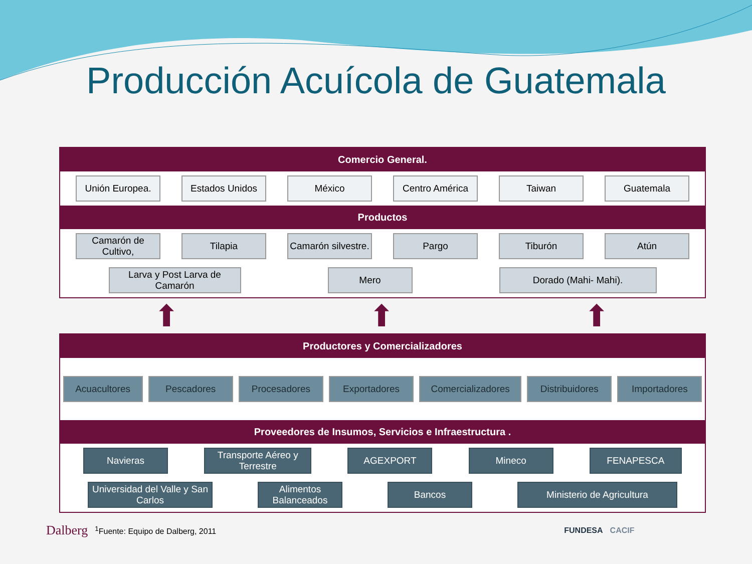Producción Acuícola de Guatemala
Comercio General.
Unión Europea. Estados Unidos México Centro América Taiwan Guatemala
Productos
Camarón de Cultivo,
Tilapia Camarón silvestre.
Pargo Tiburón Atún
Larva y Post Larva de Camarón
Mero Dorado (Mahi- Mahi).
⬆ ⬆ ⬆
Productores y Comercializadores
Acuacultores Pescadores Procesadores Exportadores Comercializadores Distribuidores Importadores
Proveedores de Insumos, Servicios e Infraestructura .
Navieras Transporte Aéreo y Terrestre
AGEXPORT Mineco FENAPESCA
Universidad del Valle y San Carlos
Alimentos Balanceados
Bancos Ministerio de Agricultura
Dalberg <sup>1</sup>Fuente: Equipo de Dalberg, 2011 FUNDESA CACIF